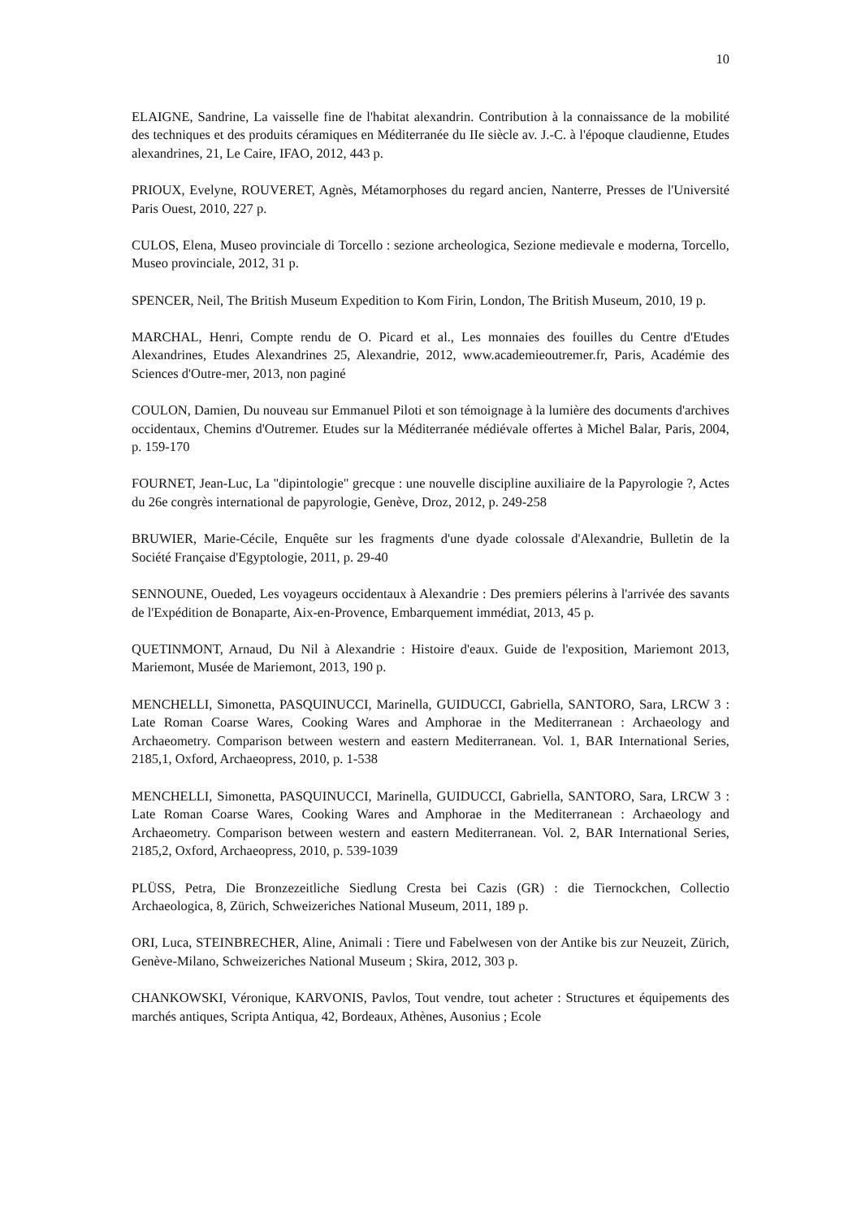10
ELAIGNE, Sandrine, La vaisselle fine de l'habitat alexandrin. Contribution à la connaissance de la mobilité des techniques et des produits céramiques en Méditerranée du IIe siècle av. J.-C. à l'époque claudienne, Etudes alexandrines, 21, Le Caire, IFAO, 2012, 443 p.
PRIOUX, Evelyne, ROUVERET, Agnès, Métamorphoses du regard ancien, Nanterre, Presses de l'Université Paris Ouest, 2010, 227 p.
CULOS, Elena, Museo provinciale di Torcello : sezione archeologica, Sezione medievale e moderna, Torcello, Museo provinciale, 2012, 31 p.
SPENCER, Neil, The British Museum Expedition to Kom Firin, London, The British Museum, 2010, 19 p.
MARCHAL, Henri, Compte rendu de O. Picard et al., Les monnaies des fouilles du Centre d'Etudes Alexandrines, Etudes Alexandrines 25, Alexandrie, 2012, www.academieoutremer.fr, Paris, Académie des Sciences d'Outre-mer, 2013, non paginé
COULON, Damien, Du nouveau sur Emmanuel Piloti et son témoignage à la lumière des documents d'archives occidentaux, Chemins d'Outremer. Etudes sur la Méditerranée médiévale offertes à Michel Balar, Paris, 2004, p. 159-170
FOURNET, Jean-Luc, La "dipintologie" grecque : une nouvelle discipline auxiliaire de la Papyrologie ?, Actes du 26e congrès international de papyrologie, Genève, Droz, 2012, p. 249-258
BRUWIER, Marie-Cécile, Enquête sur les fragments d'une dyade colossale d'Alexandrie, Bulletin de la Société Française d'Egyptologie, 2011, p. 29-40
SENNOUNE, Oueded, Les voyageurs occidentaux à Alexandrie : Des premiers pélerins à l'arrivée des savants de l'Expédition de Bonaparte, Aix-en-Provence, Embarquement immédiat, 2013, 45 p.
QUETINMONT, Arnaud, Du Nil à Alexandrie : Histoire d'eaux. Guide de l'exposition, Mariemont 2013, Mariemont, Musée de Mariemont, 2013, 190 p.
MENCHELLI, Simonetta, PASQUINUCCI, Marinella, GUIDUCCI, Gabriella, SANTORO, Sara, LRCW 3 : Late Roman Coarse Wares, Cooking Wares and Amphorae in the Mediterranean : Archaeology and Archaeometry. Comparison between western and eastern Mediterranean. Vol. 1, BAR International Series, 2185,1, Oxford, Archaeopress, 2010, p. 1-538
MENCHELLI, Simonetta, PASQUINUCCI, Marinella, GUIDUCCI, Gabriella, SANTORO, Sara, LRCW 3 : Late Roman Coarse Wares, Cooking Wares and Amphorae in the Mediterranean : Archaeology and Archaeometry. Comparison between western and eastern Mediterranean. Vol. 2, BAR International Series, 2185,2, Oxford, Archaeopress, 2010, p. 539-1039
PLÜSS, Petra, Die Bronzezeitliche Siedlung Cresta bei Cazis (GR) : die Tiernockchen, Collectio Archaeologica, 8, Zürich, Schweizeriches National Museum, 2011, 189 p.
ORI, Luca, STEINBRECHER, Aline, Animali : Tiere und Fabelwesen von der Antike bis zur Neuzeit, Zürich, Genève-Milano, Schweizeriches National Museum ; Skira, 2012, 303 p.
CHANKOWSKI, Véronique, KARVONIS, Pavlos, Tout vendre, tout acheter : Structures et équipements des marchés antiques, Scripta Antiqua, 42, Bordeaux, Athènes, Ausonius ; Ecole